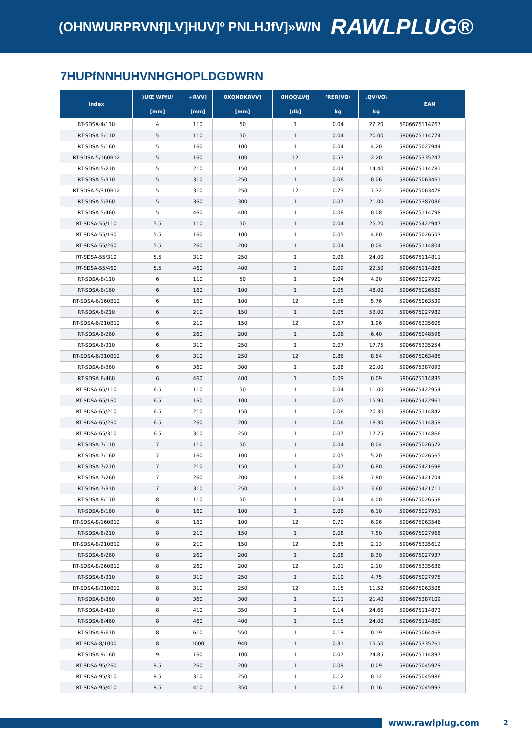(OHNWURPRVNf]LV]HUV]º PNLHJfV]»W/N RAWLPLUG®
7HUPfNNHUHVNHGHOPLDGDWRN
| Index | )UŒ WPfU/ | +RVV] | 0XQNDKRVV] | 0HQQ\LVfJ | 'RER]VO\ | .QV/VO\ | EAN |
| --- | --- | --- | --- | --- | --- | --- | --- |
| | [mm] | [mm] | [mm] | [db] | kg | kg | |
| RT-SDSA-4/110 | 4 | 110 | 50 | 1 | 0.04 | 22.20 | 5906675114767 |
| RT-SDSA-5/110 | 5 | 110 | 50 | 1 | 0.04 | 20.00 | 5906675114774 |
| RT-SDSA-5/160 | 5 | 160 | 100 | 1 | 0.04 | 4.20 | 5906675027944 |
| RT-SDSA-5/160B12 | 5 | 160 | 100 | 12 | 0.53 | 2.20 | 5906675335247 |
| RT-SDSA-5/210 | 5 | 210 | 150 | 1 | 0.04 | 14.40 | 5906675114781 |
| RT-SDSA-5/310 | 5 | 310 | 250 | 1 | 0.06 | 0.06 | 5906675063461 |
| RT-SDSA-5/310B12 | 5 | 310 | 250 | 12 | 0.73 | 7.32 | 5906675063478 |
| RT-SDSA-5/360 | 5 | 360 | 300 | 1 | 0.07 | 21.00 | 5906675387086 |
| RT-SDSA-5/460 | 5 | 460 | 400 | 1 | 0.08 | 0.08 | 5906675114798 |
| RT-SDSA-55/110 | 5.5 | 110 | 50 | 1 | 0.04 | 25.20 | 5906675422947 |
| RT-SDSA-55/160 | 5.5 | 160 | 100 | 1 | 0.05 | 4.60 | 5906675026503 |
| RT-SDSA-55/260 | 5.5 | 260 | 200 | 1 | 0.04 | 0.04 | 5906675114804 |
| RT-SDSA-55/310 | 5.5 | 310 | 250 | 1 | 0.06 | 24.00 | 5906675114811 |
| RT-SDSA-55/460 | 5.5 | 460 | 400 | 1 | 0.09 | 22.50 | 5906675114828 |
| RT-SDSA-6/110 | 6 | 110 | 50 | 1 | 0.04 | 4.20 | 5906675027920 |
| RT-SDSA-6/160 | 6 | 160 | 100 | 1 | 0.05 | 48.00 | 5906675026589 |
| RT-SDSA-6/160B12 | 6 | 160 | 100 | 12 | 0.58 | 5.76 | 5906675063539 |
| RT-SDSA-6/210 | 6 | 210 | 150 | 1 | 0.05 | 53.00 | 5906675027982 |
| RT-SDSA-6/210B12 | 6 | 210 | 150 | 12 | 0.67 | 1.96 | 5906675335605 |
| RT-SDSA-6/260 | 6 | 260 | 200 | 1 | 0.06 | 6.40 | 5906675048598 |
| RT-SDSA-6/310 | 6 | 310 | 250 | 1 | 0.07 | 17.75 | 5906675335254 |
| RT-SDSA-6/310B12 | 6 | 310 | 250 | 12 | 0.86 | 8.64 | 5906675063485 |
| RT-SDSA-6/360 | 6 | 360 | 300 | 1 | 0.08 | 20.00 | 5906675387093 |
| RT-SDSA-6/460 | 6 | 460 | 400 | 1 | 0.09 | 0.09 | 5906675114835 |
| RT-SDSA-65/110 | 6.5 | 110 | 50 | 1 | 0.04 | 11.00 | 5906675422954 |
| RT-SDSA-65/160 | 6.5 | 160 | 100 | 1 | 0.05 | 15.90 | 5906675422961 |
| RT-SDSA-65/210 | 6.5 | 210 | 150 | 1 | 0.06 | 20.30 | 5906675114842 |
| RT-SDSA-65/260 | 6.5 | 260 | 200 | 1 | 0.06 | 18.30 | 5906675114859 |
| RT-SDSA-65/310 | 6.5 | 310 | 250 | 1 | 0.07 | 17.75 | 5906675114866 |
| RT-SDSA-7/110 | 7 | 110 | 50 | 1 | 0.04 | 0.04 | 5906675026572 |
| RT-SDSA-7/160 | 7 | 160 | 100 | 1 | 0.05 | 5.20 | 5906675026565 |
| RT-SDSA-7/210 | 7 | 210 | 150 | 1 | 0.07 | 6.80 | 5906675421698 |
| RT-SDSA-7/260 | 7 | 260 | 200 | 1 | 0.08 | 7.80 | 5906675421704 |
| RT-SDSA-7/310 | 7 | 310 | 250 | 1 | 0.07 | 3.60 | 5906675421711 |
| RT-SDSA-8/110 | 8 | 110 | 50 | 1 | 0.04 | 4.00 | 5906675026558 |
| RT-SDSA-8/160 | 8 | 160 | 100 | 1 | 0.06 | 6.10 | 5906675027951 |
| RT-SDSA-8/160B12 | 8 | 160 | 100 | 12 | 0.70 | 6.96 | 5906675063546 |
| RT-SDSA-8/210 | 8 | 210 | 150 | 1 | 0.08 | 7.50 | 5906675027968 |
| RT-SDSA-8/210B12 | 8 | 210 | 150 | 12 | 0.85 | 2.13 | 5906675335612 |
| RT-SDSA-8/260 | 8 | 260 | 200 | 1 | 0.08 | 8.30 | 5906675027937 |
| RT-SDSA-8/260B12 | 8 | 260 | 200 | 12 | 1.01 | 2.10 | 5906675335636 |
| RT-SDSA-8/310 | 8 | 310 | 250 | 1 | 0.10 | 4.75 | 5906675027975 |
| RT-SDSA-8/310B12 | 8 | 310 | 250 | 12 | 1.15 | 11.52 | 5906675063508 |
| RT-SDSA-8/360 | 8 | 360 | 300 | 1 | 0.11 | 21.40 | 5906675387109 |
| RT-SDSA-8/410 | 8 | 410 | 350 | 1 | 0.14 | 24.66 | 5906675114873 |
| RT-SDSA-8/460 | 8 | 460 | 400 | 1 | 0.15 | 24.00 | 5906675114880 |
| RT-SDSA-8/610 | 8 | 610 | 550 | 1 | 0.19 | 0.19 | 5906675064468 |
| RT-SDSA-8/1000 | 8 | 1000 | 940 | 1 | 0.31 | 15.50 | 5906675335261 |
| RT-SDSA-9/160 | 9 | 160 | 100 | 1 | 0.07 | 24.85 | 5906675114897 |
| RT-SDSA-95/260 | 9.5 | 260 | 200 | 1 | 0.09 | 0.09 | 5906675045979 |
| RT-SDSA-95/310 | 9.5 | 310 | 250 | 1 | 0.12 | 0.12 | 5906675045986 |
| RT-SDSA-95/410 | 9.5 | 410 | 350 | 1 | 0.16 | 0.16 | 5906675045993 |
www.rawlplug.com 2